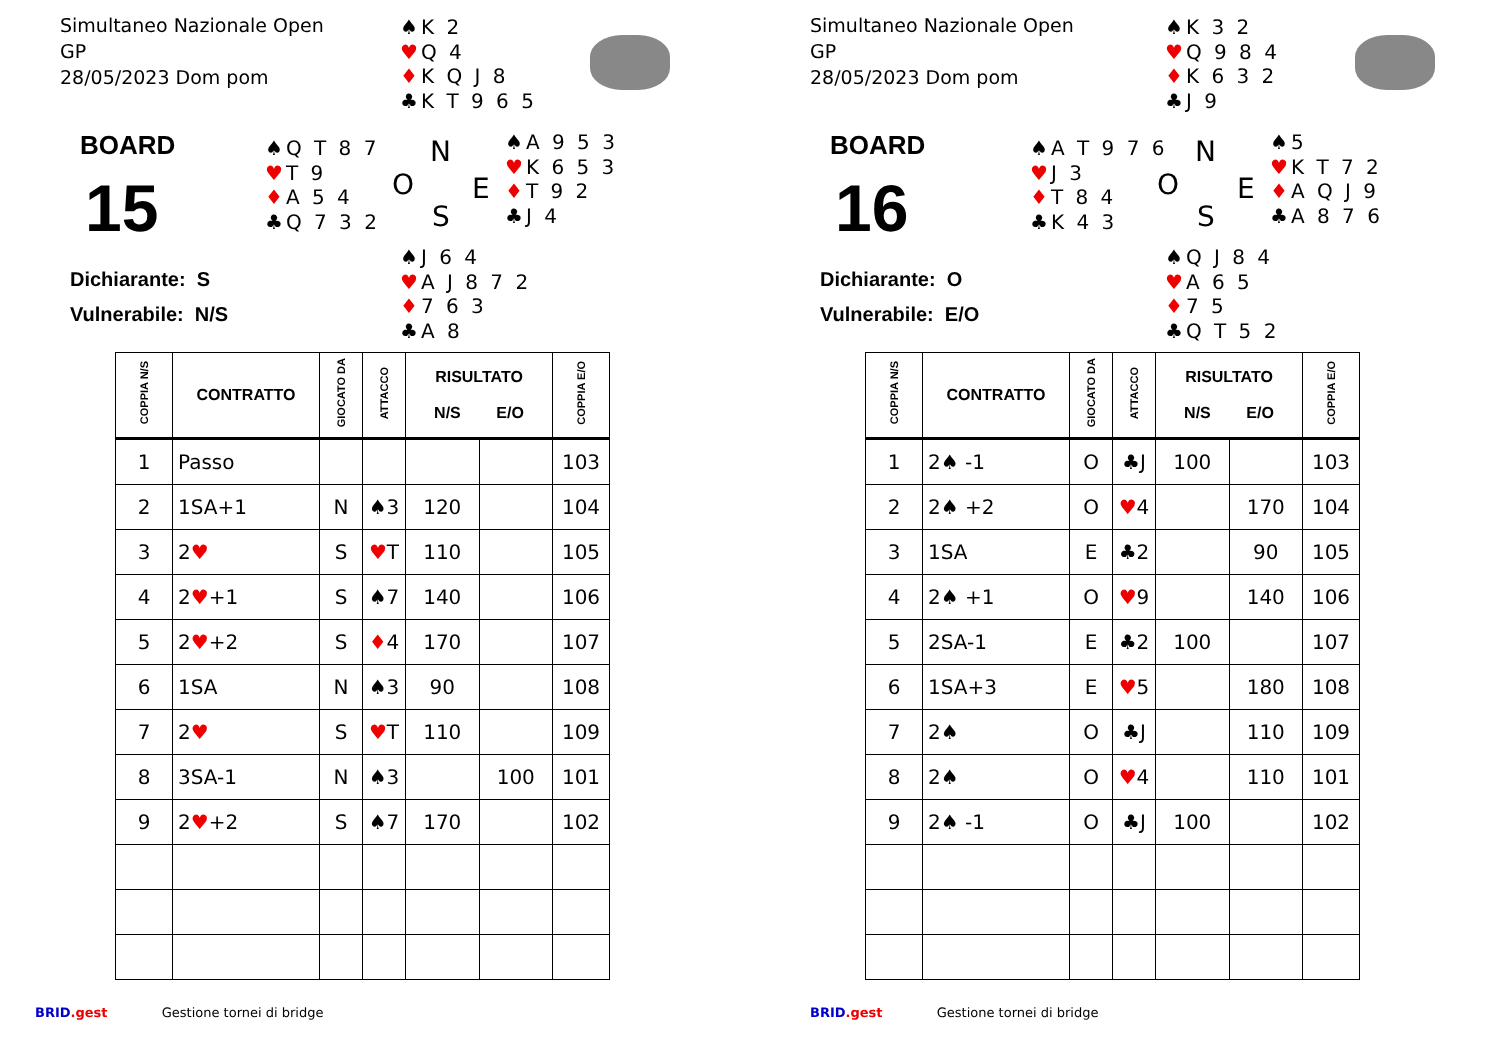Simultaneo Nazionale Open
GP
28/05/2023 Dom pom
♠K 2
♥Q 4
♦K Q J 8
♣K T 9 6 5
BOARD
15
♠Q T 8 7
♥T 9
♦A 5 4
♣Q 7 3 2
N
O E
S
♠A 9 5 3
♥K 6 5 3
♦T 9 2
♣J 4
Dichiarante: S
Vulnerabile: N/S
♠J 6 4
♥A J 8 7 2
♦7 6 3
♣A 8
| COPPIA N/S | CONTRATTO | GIOCATO DA | ATTACCO | RISULTATO N/S E/O | | COPPIA E/O |
| --- | --- | --- | --- | --- | --- | --- |
| 1 | Passo | | | | | 103 |
| 2 | 1SA+1 | N | ♠3 | 120 | | 104 |
| 3 | 2 ♥ | S | ♥ T | 110 | | 105 |
| 4 | 2 ♥ +1 | S | ♠7 | 140 | | 106 |
| 5 | 2 ♥ +2 | S | ♦ 4 | 170 | | 107 |
| 6 | 1SA | N | ♠3 | 90 | | 108 |
| 7 | 2 ♥ | S | ♥ T | 110 | | 109 |
| 8 | 3SA-1 | N | ♠3 | | 100 | 101 |
| 9 | 2 ♥ +2 | S | ♠7 | 170 | | 102 |
BRID.gest Gestione tornei di bridge
Simultaneo Nazionale Open
GP
28/05/2023 Dom pom
♠K 3 2
♥Q 9 8 4
♦K 6 3 2
♣J 9
BOARD
16
♠A T 9 7 6
♥J 3
♦T 8 4
♣K 4 3
N
O E
S
♠5
♥K T 7 2
♦A Q J 9
♣A 8 7 6
Dichiarante: O
Vulnerabile: E/O
♠Q J 8 4
♥A 6 5
♦7 5
♣Q T 5 2
| COPPIA N/S | CONTRATTO | GIOCATO DA | ATTACCO | RISULTATO N/S E/O | | COPPIA E/O |
| --- | --- | --- | --- | --- | --- | --- |
| 1 | 2♠ -1 | O | ♣J | 100 | | 103 |
| 2 | 2♠ +2 | O | ♥ 4 | | 170 | 104 |
| 3 | 1SA | E | ♣2 | | 90 | 105 |
| 4 | 2♠ +1 | O | ♥ 9 | | 140 | 106 |
| 5 | 2SA-1 | E | ♣2 | 100 | | 107 |
| 6 | 1SA+3 | E | ♥ 5 | | 180 | 108 |
| 7 | 2♠ | O | ♣J | | 110 | 109 |
| 8 | 2♠ | O | ♥ 4 | | 110 | 101 |
| 9 | 2♠ -1 | O | ♣J | 100 | | 102 |
BRID.gest Gestione tornei di bridge